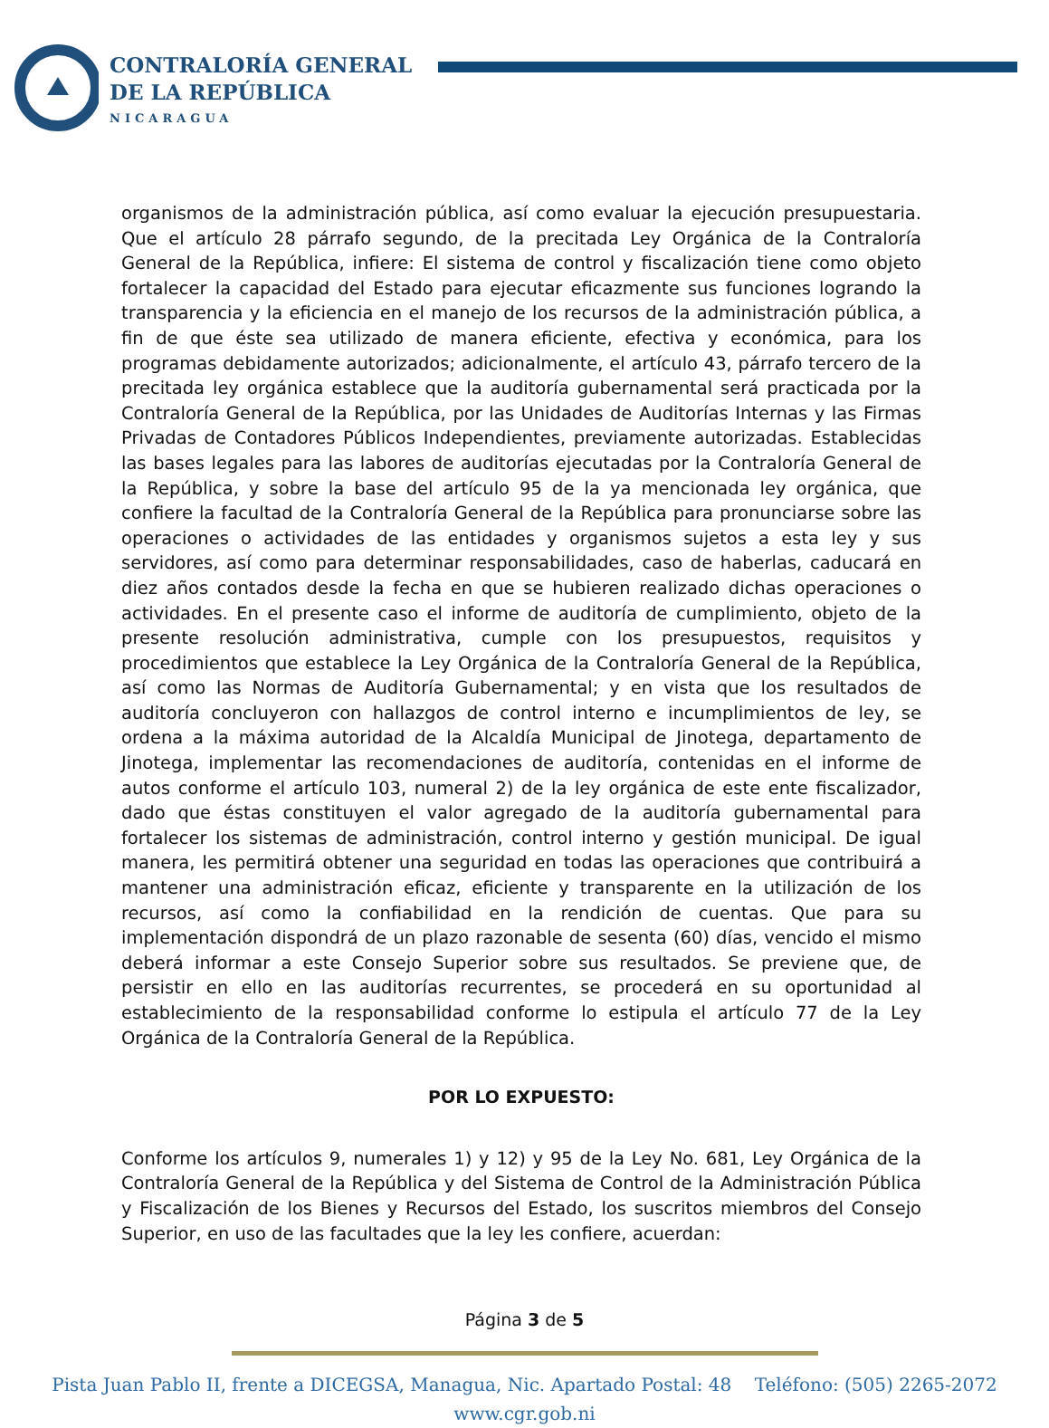CONTRALORÍA GENERAL
DE LA REPÚBLICA
NICARAGUA
organismos de la administración pública, así como evaluar la ejecución presupuestaria. Que el artículo 28 párrafo segundo, de la precitada Ley Orgánica de la Contraloría General de la República, infiere: El sistema de control y fiscalización tiene como objeto fortalecer la capacidad del Estado para ejecutar eficazmente sus funciones logrando la transparencia y la eficiencia en el manejo de los recursos de la administración pública, a fin de que éste sea utilizado de manera eficiente, efectiva y económica, para los programas debidamente autorizados; adicionalmente, el artículo 43, párrafo tercero de la precitada ley orgánica establece que la auditoría gubernamental será practicada por la Contraloría General de la República, por las Unidades de Auditorías Internas y las Firmas Privadas de Contadores Públicos Independientes, previamente autorizadas. Establecidas las bases legales para las labores de auditorías ejecutadas por la Contraloría General de la República, y sobre la base del artículo 95 de la ya mencionada ley orgánica, que confiere la facultad de la Contraloría General de la República para pronunciarse sobre las operaciones o actividades de las entidades y organismos sujetos a esta ley y sus servidores, así como para determinar responsabilidades, caso de haberlas, caducará en diez años contados desde la fecha en que se hubieren realizado dichas operaciones o actividades. En el presente caso el informe de auditoría de cumplimiento, objeto de la presente resolución administrativa, cumple con los presupuestos, requisitos y procedimientos que establece la Ley Orgánica de la Contraloría General de la República, así como las Normas de Auditoría Gubernamental; y en vista que los resultados de auditoría concluyeron con hallazgos de control interno e incumplimientos de ley, se ordena a la máxima autoridad de la Alcaldía Municipal de Jinotega, departamento de Jinotega, implementar las recomendaciones de auditoría, contenidas en el informe de autos conforme el artículo 103, numeral 2) de la ley orgánica de este ente fiscalizador, dado que éstas constituyen el valor agregado de la auditoría gubernamental para fortalecer los sistemas de administración, control interno y gestión municipal. De igual manera, les permitirá obtener una seguridad en todas las operaciones que contribuirá a mantener una administración eficaz, eficiente y transparente en la utilización de los recursos, así como la confiabilidad en la rendición de cuentas. Que para su implementación dispondrá de un plazo razonable de sesenta (60) días, vencido el mismo deberá informar a este Consejo Superior sobre sus resultados. Se previene que, de persistir en ello en las auditorías recurrentes, se procederá en su oportunidad al establecimiento de la responsabilidad conforme lo estipula el artículo 77 de la Ley Orgánica de la Contraloría General de la República.
POR LO EXPUESTO:
Conforme los artículos 9, numerales 1) y 12) y 95 de la Ley No. 681, Ley Orgánica de la Contraloría General de la República y del Sistema de Control de la Administración Pública y Fiscalización de los Bienes y Recursos del Estado, los suscritos miembros del Consejo Superior, en uso de las facultades que la ley les confiere, acuerdan:
Página 3 de 5
Pista Juan Pablo II, frente a DICEGSA, Managua, Nic. Apartado Postal: 48 Teléfono: (505) 2265-2072
www.cgr.gob.ni